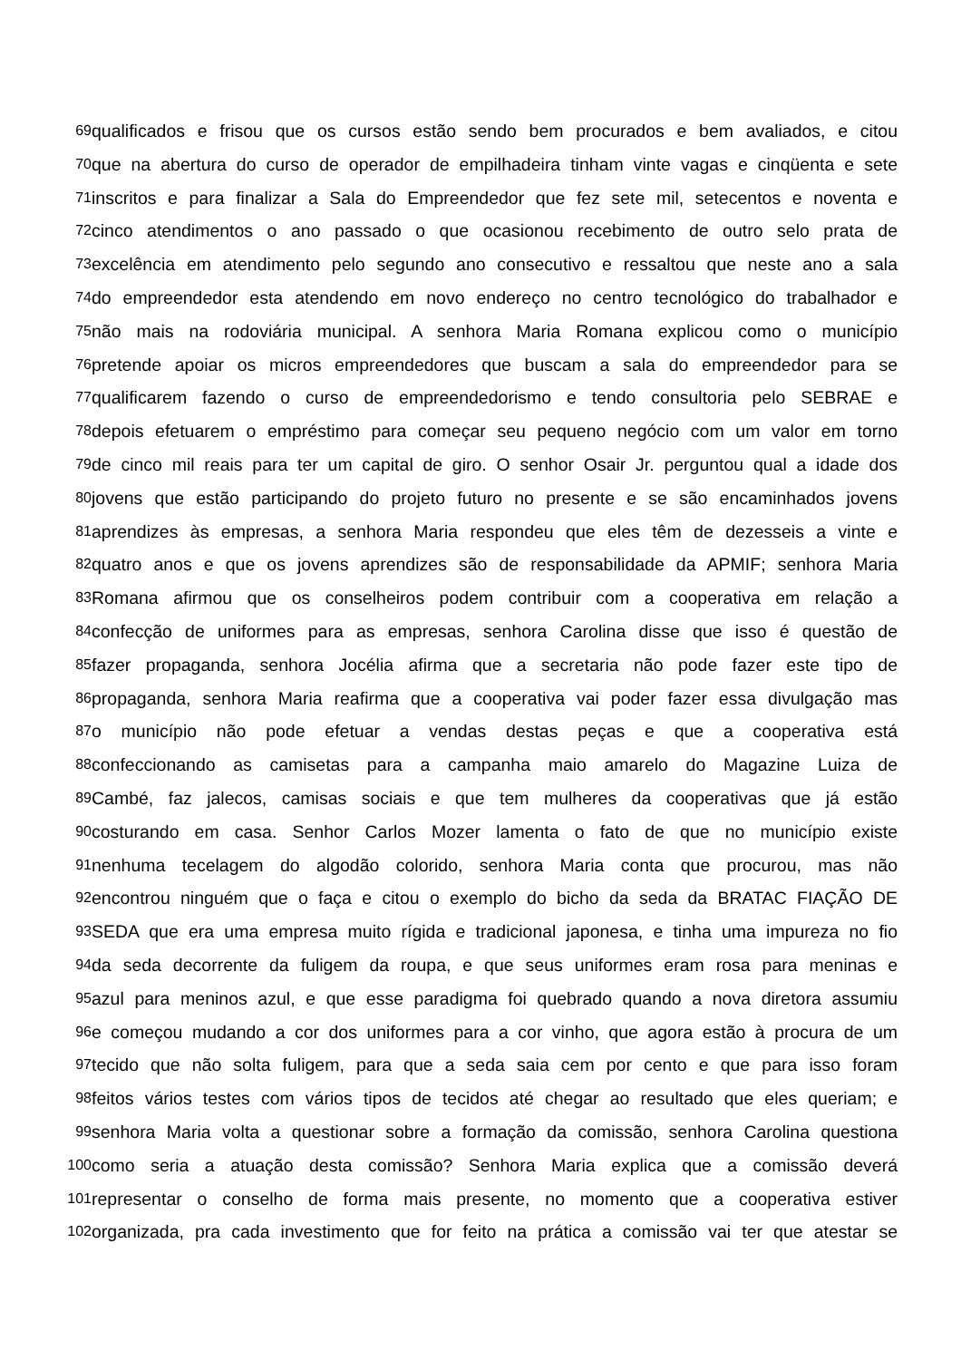69 qualificados e frisou que os cursos estão sendo bem procurados e bem avaliados, e citou
70 que na abertura do curso de operador de empilhadeira tinham vinte vagas e cinqüenta e sete
71 inscritos e para finalizar a Sala do Empreendedor que fez sete mil, setecentos e noventa e
72 cinco atendimentos o ano passado o que ocasionou recebimento de outro selo prata de
73 excelência em atendimento pelo segundo ano consecutivo e ressaltou que neste ano a sala
74 do empreendedor esta atendendo em novo endereço no centro tecnológico do trabalhador e
75 não mais na rodoviária municipal. A senhora Maria Romana explicou como o município
76 pretende apoiar os micros empreendedores que buscam a sala do empreendedor para se
77 qualificarem fazendo o curso de empreendedorismo e tendo consultoria pelo SEBRAE e
78 depois efetuarem o empréstimo para começar seu pequeno negócio com um valor em torno
79 de cinco mil reais para ter um capital de giro. O senhor Osair Jr. perguntou qual a idade dos
80 jovens que estão participando do projeto futuro no presente e se são encaminhados jovens
81 aprendizes às empresas, a senhora Maria respondeu que eles têm de dezesseis a vinte e
82 quatro anos e que os jovens aprendizes são de responsabilidade da APMIF; senhora Maria
83 Romana afirmou que os conselheiros podem contribuir com a cooperativa em relação a
84 confecção de uniformes para as empresas, senhora Carolina disse que isso é questão de
85 fazer propaganda, senhora Jocélia afirma que a secretaria não pode fazer este tipo de
86 propaganda, senhora Maria reafirma que a cooperativa vai poder fazer essa divulgação mas
87 o município não pode efetuar a vendas destas peças e que a cooperativa está
88 confeccionando as camisetas para a campanha maio amarelo do Magazine Luiza de
89 Cambé, faz jalecos, camisas sociais e que tem mulheres da cooperativas que já estão
90 costurando em casa. Senhor Carlos Mozer lamenta o fato de que no município existe
91 nenhuma tecelagem do algodão colorido, senhora Maria conta que procurou, mas não
92 encontrou ninguém que o faça e citou o exemplo do bicho da seda da BRATAC FIAÇÃO DE
93 SEDA que era uma empresa muito rígida e tradicional japonesa, e tinha uma impureza no fio
94 da seda decorrente da fuligem da roupa, e que seus uniformes eram rosa para meninas e
95 azul para meninos azul, e que esse paradigma foi quebrado quando a nova diretora assumiu
96 e começou mudando a cor dos uniformes para a cor vinho, que agora estão à procura de um
97 tecido que não solta fuligem, para que a seda saia cem por cento e que para isso foram
98 feitos vários testes com vários tipos de tecidos até chegar ao resultado que eles queriam; e
99 senhora Maria volta a questionar sobre a formação da comissão, senhora Carolina questiona
100 como seria a atuação desta comissão? Senhora Maria explica que a comissão deverá
101 representar o conselho de forma mais presente, no momento que a cooperativa estiver
102 organizada, pra cada investimento que for feito na prática a comissão vai ter que atestar se